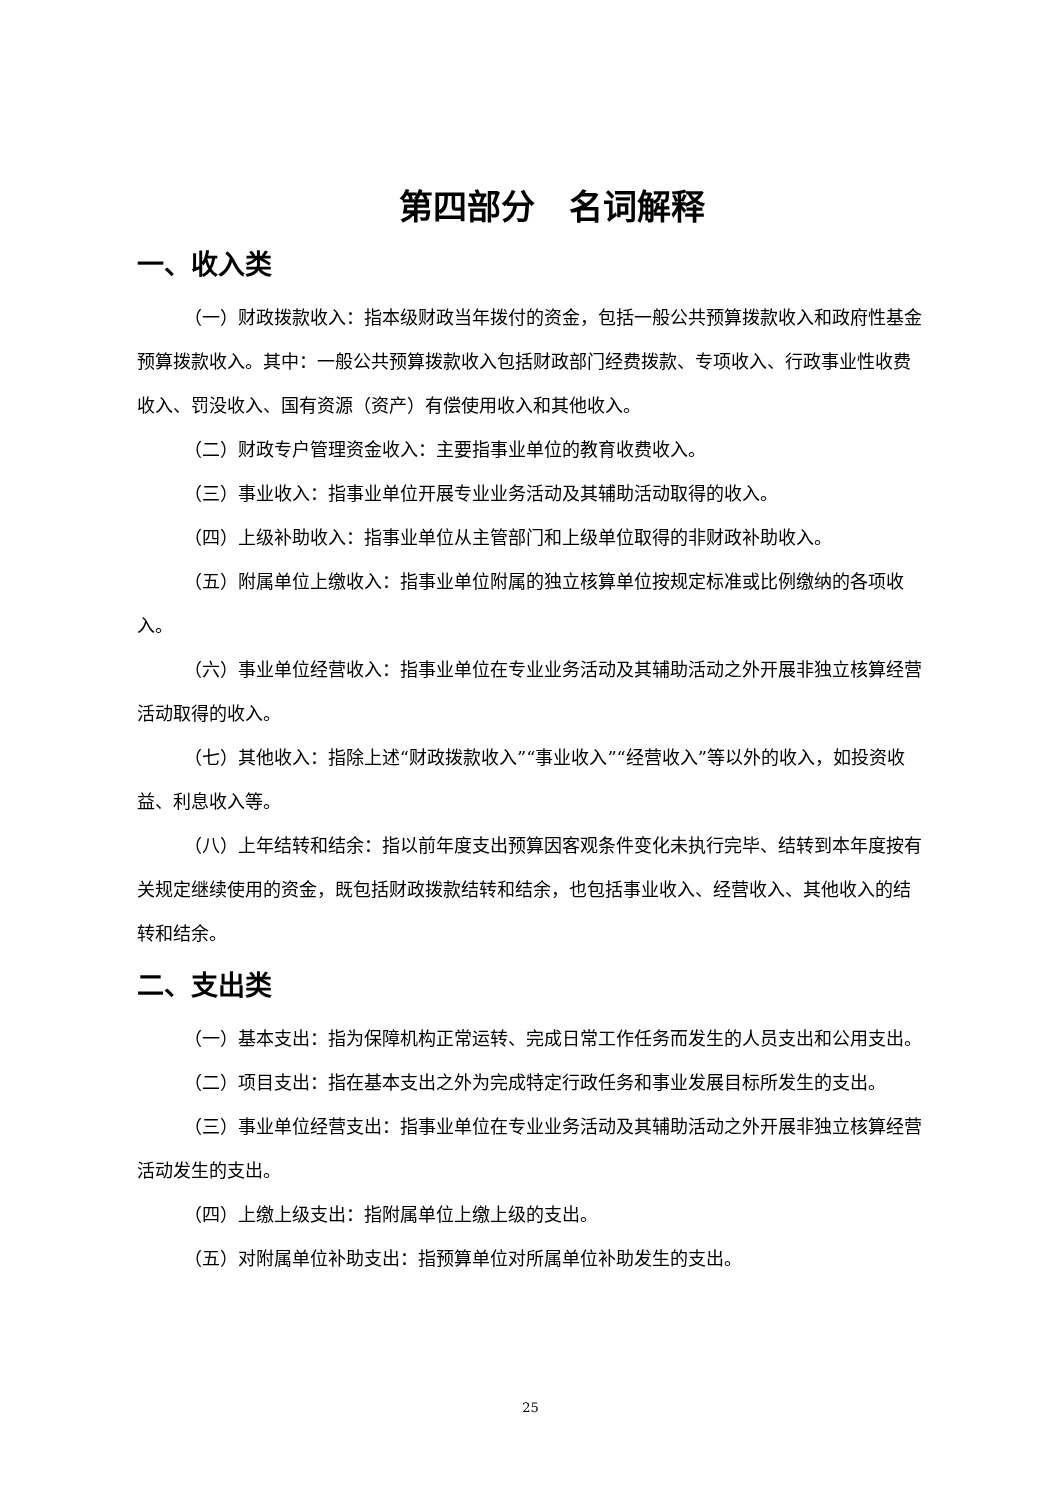第四部分　名词解释
一、收入类
（一）财政拨款收入：指本级财政当年拨付的资金，包括一般公共预算拨款收入和政府性基金预算拨款收入。其中：一般公共预算拨款收入包括财政部门经费拨款、专项收入、行政事业性收费收入、罚没收入、国有资源（资产）有偿使用收入和其他收入。
（二）财政专户管理资金收入：主要指事业单位的教育收费收入。
（三）事业收入：指事业单位开展专业业务活动及其辅助活动取得的收入。
（四）上级补助收入：指事业单位从主管部门和上级单位取得的非财政补助收入。
（五）附属单位上缴收入：指事业单位附属的独立核算单位按规定标准或比例缴纳的各项收入。
（六）事业单位经营收入：指事业单位在专业业务活动及其辅助活动之外开展非独立核算经营活动取得的收入。
（七）其他收入：指除上述“财政拨款收入”“事业收入”“经营收入”等以外的收入，如投资收益、利息收入等。
（八）上年结转和结余：指以前年度支出预算因客观条件变化未执行完毕、结转到本年度按有关规定继续使用的资金，既包括财政拨款结转和结余，也包括事业收入、经营收入、其他收入的结转和结余。
二、支出类
（一）基本支出：指为保障机构正常运转、完成日常工作任务而发生的人员支出和公用支出。
（二）项目支出：指在基本支出之外为完成特定行政任务和事业发展目标所发生的支出。
（三）事业单位经营支出：指事业单位在专业业务活动及其辅助活动之外开展非独立核算经营活动发生的支出。
（四）上缴上级支出：指附属单位上缴上级的支出。
（五）对附属单位补助支出：指预算单位对所属单位补助发生的支出。
25